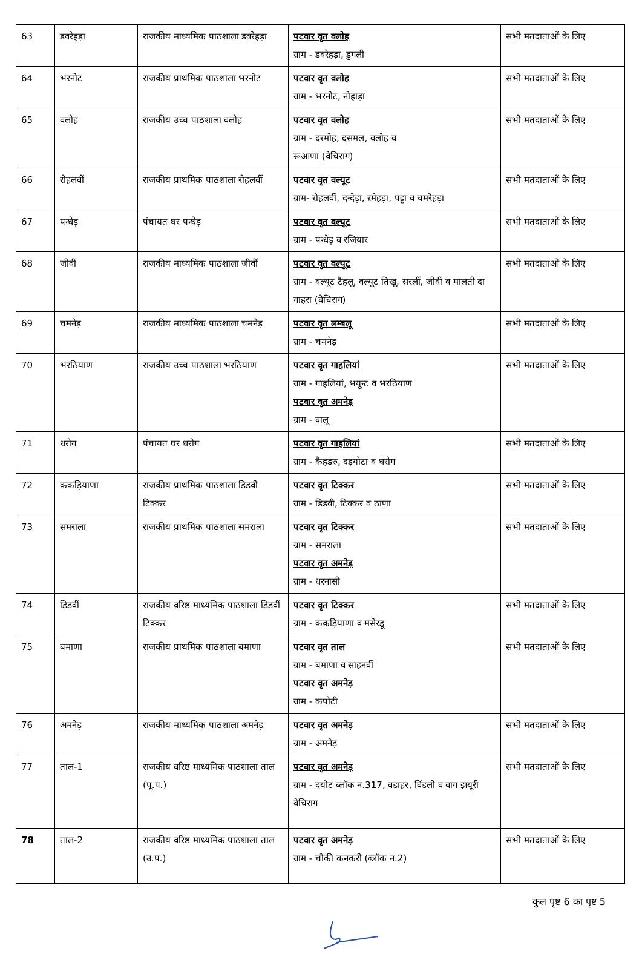| 63 | डवरेहड़ा | राजकीय माध्यमिक पाठशाला डवरेहड़ा | पटवार वृत वलोह ग्राम - डवरेहड़ा, डुगली | सभी मतदाताओं के लिए |
| 64 | भरनोट | राजकीय प्राथमिक पाठशाला भरनोट | पटवार वृत वलोह ग्राम - भरनोट, नोहाड़ा | सभी मतदाताओं के लिए |
| 65 | वलोह | राजकीय उच्च पाठशाला वलोह | पटवार वृत वलोह ग्राम - दरमोह, दसमल, वलोह व रूआणा (वेचिराग) | सभी मतदाताओं के लिए |
| 66 | रोहलवीं | राजकीय प्राथमिक पाठशाला रोहलवीं | पटवार वृत वल्यूट ग्राम- रोहलवीं, दन्देड़ा, ऱमेहड़ा, पट्टा व चमरेहड़ा | सभी मतदाताओं के लिए |
| 67 | पन्धेड़ | पंचायत घर पन्धेड़ | पटवार वृत वल्यूट ग्राम - पन्धेड़ व रजियार | सभी मतदाताओं के लिए |
| 68 | जीवीं | राजकीय माध्यमिक पाठशाला जीवीं | पटवार वृत वल्यूट ग्राम - वल्यूट टैहलू, वल्यूट तिखू, सरलीं, जीवीं व मालती दा गाहरा (वेचिराग) | सभी मतदाताओं के लिए |
| 69 | चमनेड़ | राजकीय माध्यमिक पाठशाला चमनेड़ | पटवार वृत लम्बलू ग्राम - चमनेड़ | सभी मतदाताओं के लिए |
| 70 | भरठियाण | राजकीय उच्च पाठशाला भरठियाण | पटवार वृत गाहलियां ग्राम - गाहलियां, भयून्ट व भरठियाण पटवार वृत अमनेड़ ग्राम - वालू | सभी मतदाताओं के लिए |
| 71 | धरोग | पंचायत घर धरोग | पटवार वृत गाहलियां ग्राम - कैहडरु, दड़योटा व धरोग | सभी मतदाताओं के लिए |
| 72 | ककड़ियाणा | राजकीय प्राथमिक पाठशाला डिडवी टिक्कर | पटवार वृत टिक्कर ग्राम - डिडवी, टिक्कर व ठाणा | सभी मतदाताओं के लिए |
| 73 | समराला | राजकीय प्राथमिक पाठशाला समराला | पटवार वृत टिक्कर ग्राम - समराला पटवार वृत अमनेड़ ग्राम - धरनासी | सभी मतदाताओं के लिए |
| 74 | डिडवीं | राजकीय वरिष्ठ माध्यमिक पाठशाला डिडवीं टिक्कर | पटवार वृत टिक्कर ग्राम - ककड़ियाणा व मसेरडू | सभी मतदाताओं के लिए |
| 75 | बमाणा | राजकीय प्राथमिक पाठशाला बमाणा | पटवार वृत ताल ग्राम - बमाणा व साहनवीं पटवार वृत अमनेड़ ग्राम - कपोटी | सभी मतदाताओं के लिए |
| 76 | अमनेड़ | राजकीय माध्यमिक पाठशाला अमनेड़ | पटवार वृत अमनेड़ ग्राम - अमनेड़ | सभी मतदाताओं के लिए |
| 77 | ताल-1 | राजकीय वरिष्ठ माध्यमिक पाठशाला ताल (पू.प.) | पटवार वृत अमनेड़ ग्राम - दयोट ब्लॉक न.317, वडाहर, विंडली व वाग झयूरी वेचिराग | सभी मतदाताओं के लिए |
| 78 | ताल-2 | राजकीय वरिष्ठ माध्यमिक पाठशाला ताल (उ.प.) | पटवार वृत अमनेड़ ग्राम - चौकी कनकरी (ब्लॉक न.2) | सभी मतदाताओं के लिए |
कुल पृष्ट 6 का पृष्ट 5